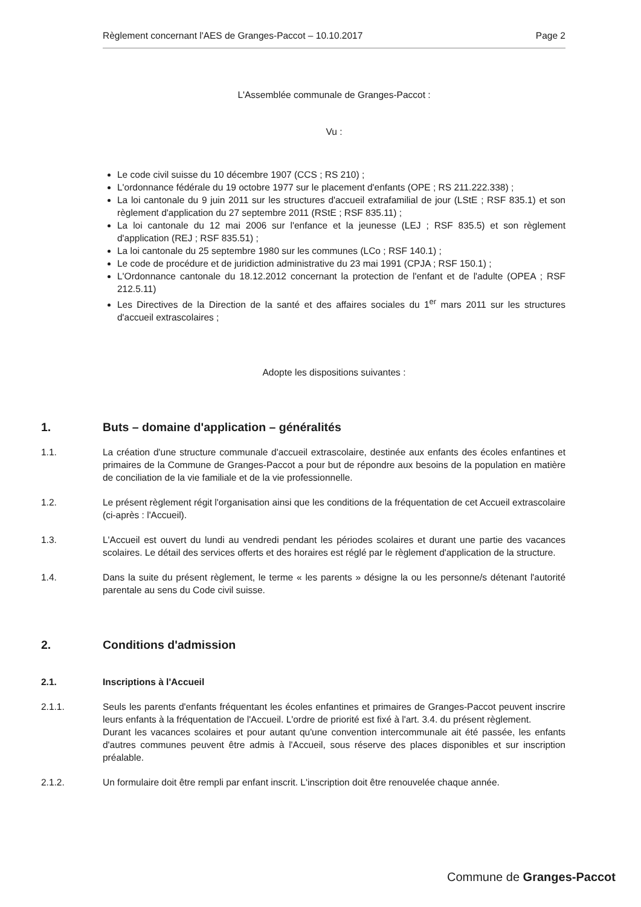Règlement concernant l'AES de Granges-Paccot – 10.10.2017 Page 2
L'Assemblée communale de Granges-Paccot :
Vu :
Le code civil suisse du 10 décembre 1907 (CCS ; RS 210) ;
L'ordonnance fédérale du 19 octobre 1977 sur le placement d'enfants (OPE ; RS 211.222.338) ;
La loi cantonale du 9 juin 2011 sur les structures d'accueil extrafamilial de jour (LStE ; RSF 835.1) et son règlement d'application du 27 septembre 2011 (RStE ; RSF 835.11) ;
La loi cantonale du 12 mai 2006 sur l'enfance et la jeunesse (LEJ ; RSF 835.5) et son règlement d'application (REJ ; RSF 835.51) ;
La loi cantonale du 25 septembre 1980 sur les communes (LCo ; RSF 140.1) ;
Le code de procédure et de juridiction administrative du 23 mai 1991 (CPJA ; RSF 150.1) ;
L'Ordonnance cantonale du 18.12.2012 concernant la protection de l'enfant et de l'adulte (OPEA ; RSF 212.5.11)
Les Directives de la Direction de la santé et des affaires sociales du 1<sup>er</sup> mars 2011 sur les structures d'accueil extrascolaires ;
Adopte les dispositions suivantes :
1. Buts – domaine d'application – généralités
1.1. La création d'une structure communale d'accueil extrascolaire, destinée aux enfants des écoles enfantines et primaires de la Commune de Granges-Paccot a pour but de répondre aux besoins de la population en matière de conciliation de la vie familiale et de la vie professionnelle.
1.2. Le présent règlement régit l'organisation ainsi que les conditions de la fréquentation de cet Accueil extrascolaire (ci-après : l'Accueil).
1.3. L'Accueil est ouvert du lundi au vendredi pendant les périodes scolaires et durant une partie des vacances scolaires. Le détail des services offerts et des horaires est réglé par le règlement d'application de la structure.
1.4. Dans la suite du présent règlement, le terme « les parents » désigne la ou les personne/s détenant l'autorité parentale au sens du Code civil suisse.
2. Conditions d'admission
2.1. Inscriptions à l'Accueil
2.1.1. Seuls les parents d'enfants fréquentant les écoles enfantines et primaires de Granges-Paccot peuvent inscrire leurs enfants à la fréquentation de l'Accueil. L'ordre de priorité est fixé à l'art. 3.4. du présent règlement.
Durant les vacances scolaires et pour autant qu'une convention intercommunale ait été passée, les enfants d'autres communes peuvent être admis à l'Accueil, sous réserve des places disponibles et sur inscription préalable.
2.1.2. Un formulaire doit être rempli par enfant inscrit. L'inscription doit être renouvelée chaque année.
Commune de Granges-Paccot